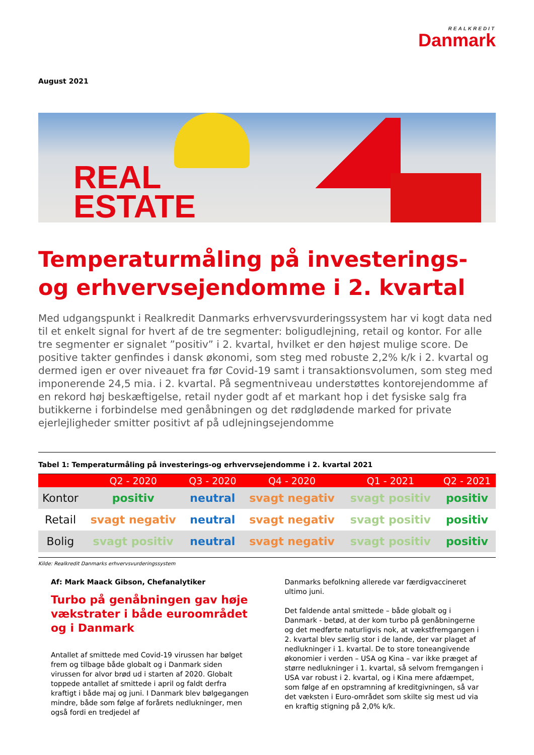REALKREDIT
Danmark
August 2021
REAL
ESTATE
Temperaturmåling på investerings-og erhvervsejendomme i 2. kvartal
Med udgangspunkt i Realkredit Danmarks erhvervsvurderingssystem har vi kogt data ned til et enkelt signal for hvert af de tre segmenter: boligudlejning, retail og kontor. For alle tre segmenter er signalet ”positiv” i 2. kvartal, hvilket er den højest mulige score. De positive takter genfindes i dansk økonomi, som steg med robuste 2,2% k/k i 2. kvartal og dermed igen er over niveauet fra før Covid-19 samt i transaktionsvolumen, som steg med imponerende 24,5 mia. i 2. kvartal. På segmentniveau understøttes kontorejendomme af en rekord høj beskæftigelse, retail nyder godt af et markant hop i det fysiske salg fra butikkerne i forbindelse med genåbningen og det rødglødende marked for private ejerlejligheder smitter positivt af på udlejningsejendomme
Tabel 1: Temperaturmåling på investerings-og erhvervsejendomme i 2. kvartal 2021
| | Q2 - 2020 | Q3 - 2020 | Q4 - 2020 | Q1 - 2021 | Q2 - 2021 |
| --- | --- | --- | --- | --- | --- |
| Kontor | positiv | neutral | svagt negativ | svagt positiv | positiv |
| Retail | svagt negativ | neutral | svagt negativ | svagt positiv | positiv |
| Bolig | svagt positiv | neutral | svagt negativ | svagt positiv | positiv |
Kilde: Realkredit Danmarks erhvervsvurderingssystem
Af: Mark Maack Gibson, Chefanalytiker
Turbo på genåbningen gav høje vækstrater i både euroområdet og i Danmark
Antallet af smittede med Covid-19 virussen har bølget frem og tilbage både globalt og i Danmark siden virussen for alvor brød ud i starten af 2020. Globalt toppede antallet af smittede i april og faldt derfra kraftigt i både maj og juni. I Danmark blev bølgegangen mindre, både som følge af forårets nedlukninger, men også fordi en tredjedel af
Danmarks befolkning allerede var færdigvaccineret ultimo juni.
Det faldende antal smittede – både globalt og i Danmark - betød, at der kom turbo på genåbningerne og det medførte naturligvis nok, at vækstfremgangen i 2. kvartal blev særlig stor i de lande, der var plaget af nedlukninger i 1. kvartal. De to store toneangivende økonomier i verden – USA og Kina – var ikke præget af større nedlukninger i 1. kvartal, så selvom fremgangen i USA var robust i 2. kvartal, og i Kina mere afdæmpet, som følge af en opstramning af kreditgivningen, så var det væksten i Euro-området som skilte sig mest ud via en kraftig stigning på 2,0% k/k.